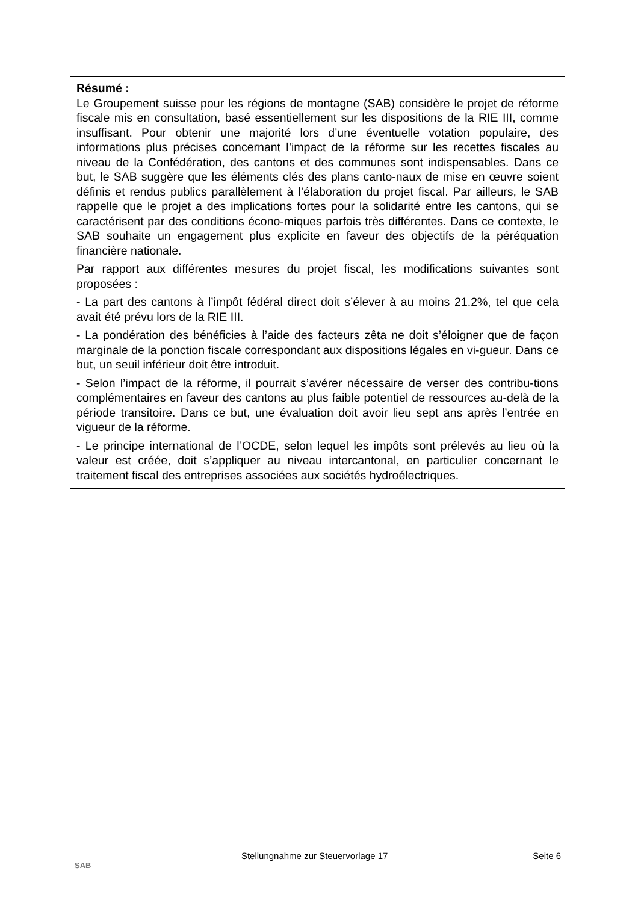Résumé :
Le Groupement suisse pour les régions de montagne (SAB) considère le projet de réforme fiscale mis en consultation, basé essentiellement sur les dispositions de la RIE III, comme insuffisant. Pour obtenir une majorité lors d’une éventuelle votation populaire, des informations plus précises concernant l’impact de la réforme sur les recettes fiscales au niveau de la Confédération, des cantons et des communes sont indispensables. Dans ce but, le SAB suggère que les éléments clés des plans canto-naux de mise en œuvre soient définis et rendus publics parallèlement à l’élaboration du projet fiscal. Par ailleurs, le SAB rappelle que le projet a des implications fortes pour la solidarité entre les cantons, qui se caractérisent par des conditions écono-miques parfois très différentes. Dans ce contexte, le SAB souhaite un engagement plus explicite en faveur des objectifs de la péréquation financière nationale.
Par rapport aux différentes mesures du projet fiscal, les modifications suivantes sont proposées :
- La part des cantons à l’impôt fédéral direct doit s’élever à au moins 21.2%, tel que cela avait été prévu lors de la RIE III.
- La pondération des bénéficies à l’aide des facteurs zêta ne doit s’éloigner que de façon marginale de la ponction fiscale correspondant aux dispositions légales en vi-gueur. Dans ce but, un seuil inférieur doit être introduit.
- Selon l’impact de la réforme, il pourrait s’avérer nécessaire de verser des contribu-tions complémentaires en faveur des cantons au plus faible potentiel de ressources au-delà de la période transitoire. Dans ce but, une évaluation doit avoir lieu sept ans après l’entrée en vigueur de la réforme.
- Le principe international de l’OCDE, selon lequel les impôts sont prélevés au lieu où la valeur est créée, doit s’appliquer au niveau intercantonal, en particulier concernant le traitement fiscal des entreprises associées aux sociétés hydroélectriques.
SAB
Stellungnahme zur Steuervorlage 17
Seite 6